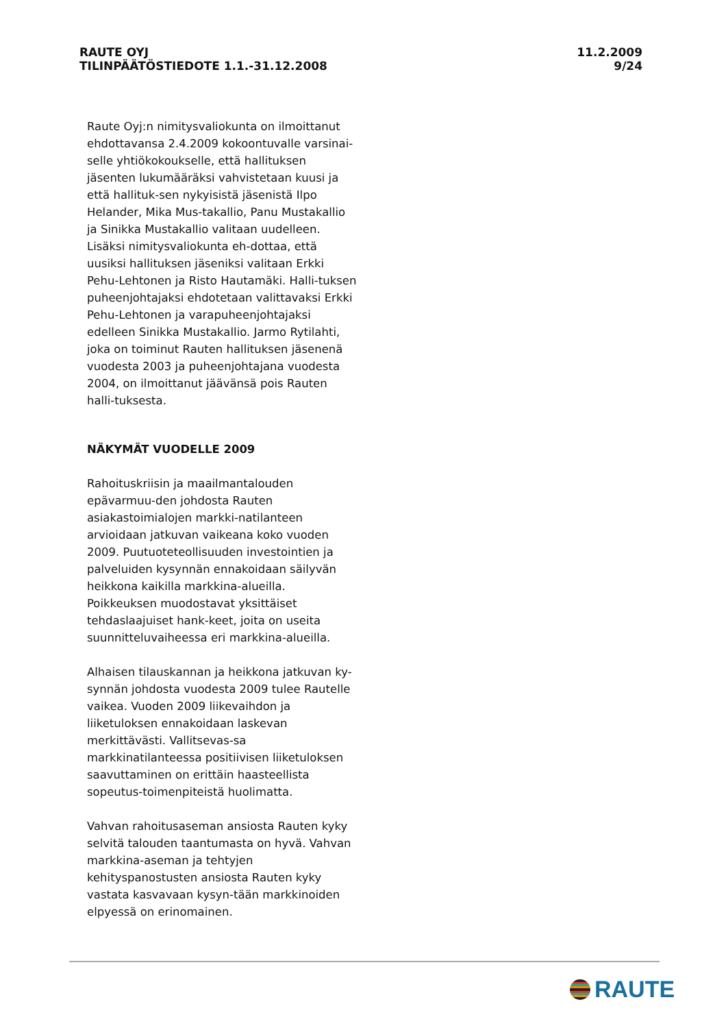RAUTE OYJ
TILINPÄÄTÖSTIEDOTE 1.1.-31.12.2008
11.2.2009
9/24
Raute Oyj:n nimitysvaliokunta on ilmoittanut ehdottavansa 2.4.2009 kokoontuvalle varsinai-selle yhtiökokoukselle, että hallituksen jäsenten lukumääräksi vahvistetaan kuusi ja että hallituk-sen nykyisistä jäsenistä Ilpo Helander, Mika Mus-takallio, Panu Mustakallio ja Sinikka Mustakallio valitaan uudelleen. Lisäksi nimitysvaliokunta eh-dottaa, että uusiksi hallituksen jäseniksi valitaan Erkki Pehu-Lehtonen ja Risto Hautamäki. Halli-tuksen puheenjohtajaksi ehdotetaan valittavaksi Erkki Pehu-Lehtonen ja varapuheenjohtajaksi edelleen Sinikka Mustakallio. Jarmo Rytilahti, joka on toiminut Rauten hallituksen jäsenenä vuodesta 2003 ja puheenjohtajana vuodesta 2004, on ilmoittanut jäävänsä pois Rauten halli-tuksesta.
NÄKYMÄT VUODELLE 2009
Rahoituskriisin ja maailmantalouden epävarmuu-den johdosta Rauten asiakastoimialojen markki-natilanteen arvioidaan jatkuvan vaikeana koko vuoden 2009. Puutuoteteollisuuden investointien ja palveluiden kysynnän ennakoidaan säilyvän heikkona kaikilla markkina-alueilla. Poikkeuksen muodostavat yksittäiset tehdaslaajuiset hank-keet, joita on useita suunnitteluvaiheessa eri markkina-alueilla.
Alhaisen tilauskannan ja heikkona jatkuvan ky-synnän johdosta vuodesta 2009 tulee Rautelle vaikea. Vuoden 2009 liikevaihdon ja liiketuloksen ennakoidaan laskevan merkittävästi. Vallitsevas-sa markkinatilanteessa positiivisen liiketuloksen saavuttaminen on erittäin haasteellista sopeutus-toimenpiteistä huolimatta.
Vahvan rahoitusaseman ansiosta Rauten kyky selvitä talouden taantumasta on hyvä. Vahvan markkina-aseman ja tehtyjen kehityspanostusten ansiosta Rauten kyky vastata kasvavaan kysyn-tään markkinoiden elpyessä on erinomainen.
RAUTE